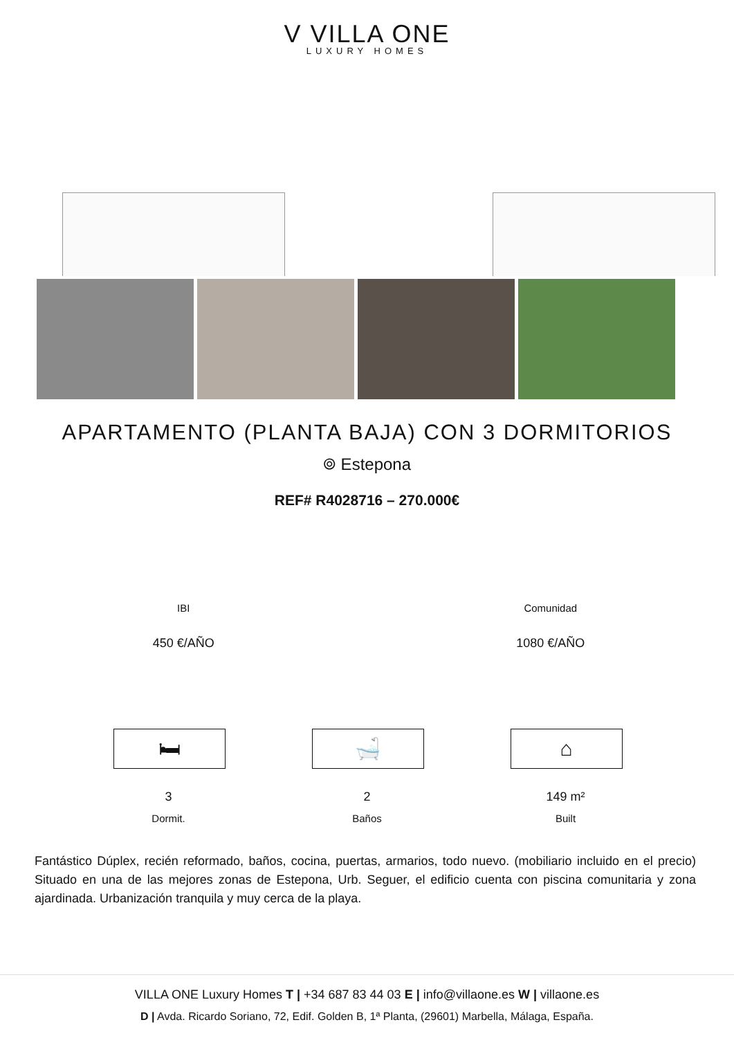V VILLA ONE
LUXURY HOMES
APARTAMENTO (PLANTA BAJA) CON 3 DORMITORIOS
⌾ Estepona
REF# R4028716 – 270.000€
IBI
450 €/AÑO
Comunidad
1080 €/AÑO
🛏
3
Dormit.
🛁
2
Baños
⌂
149 m²
Built
Fantástico Dúplex, recién reformado, baños, cocina, puertas, armarios, todo nuevo. (mobiliario incluido en el precio) Situado en una de las mejores zonas de Estepona, Urb. Seguer, el edificio cuenta con piscina comunitaria y zona ajardinada. Urbanización tranquila y muy cerca de la playa.
VILLA ONE Luxury Homes T | +34 687 83 44 03 E | info@villaone.es W | villaone.es
D | Avda. Ricardo Soriano, 72, Edif. Golden B, 1ª Planta, (29601) Marbella, Málaga, España.